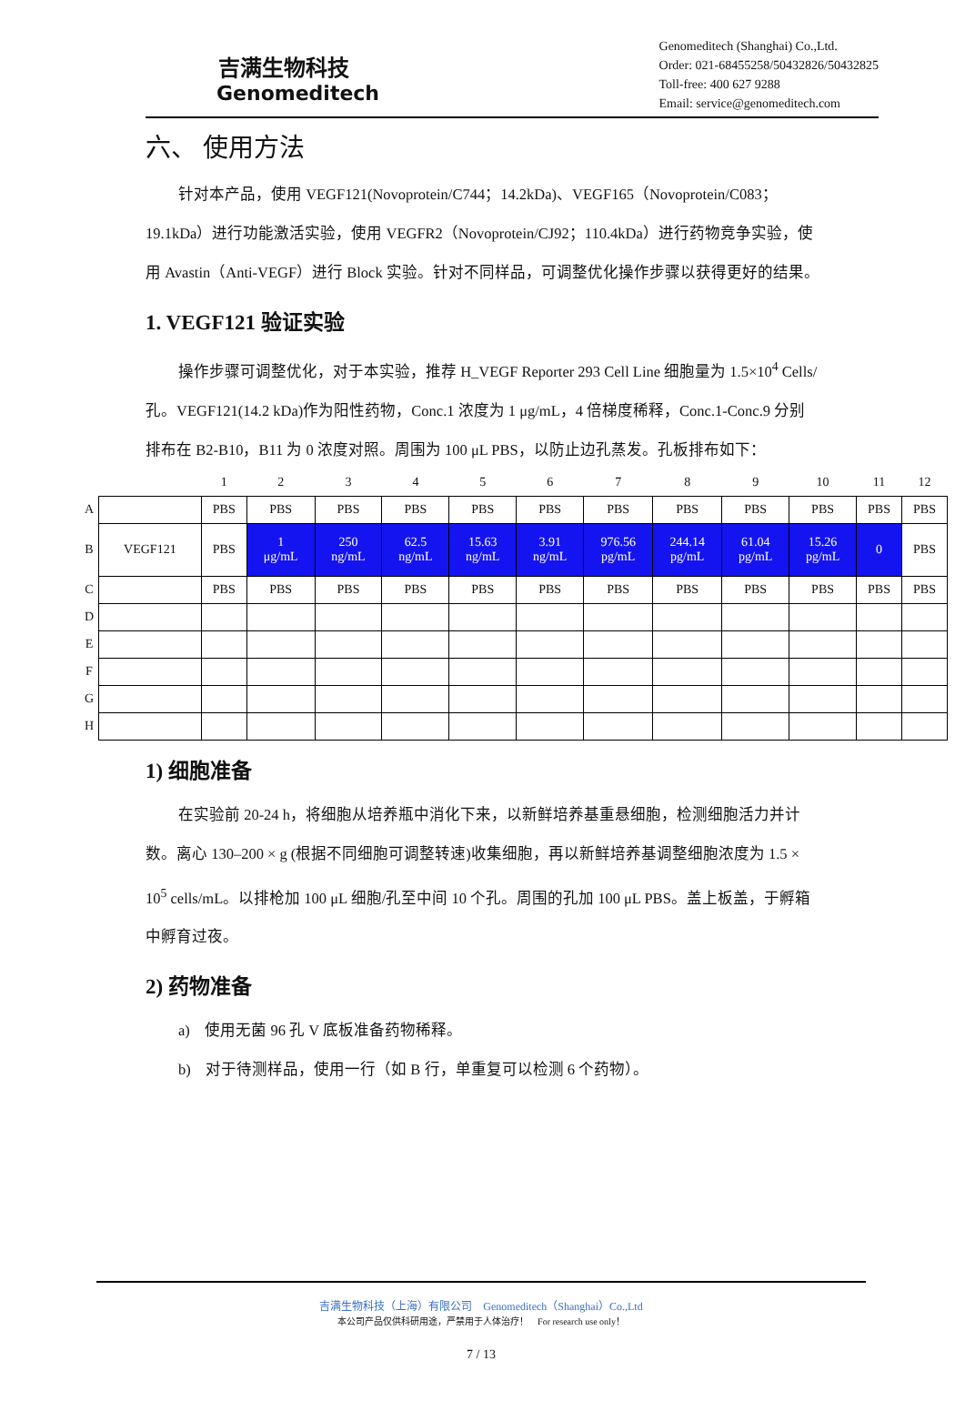吉满生物科技
Genomeditech
Genomeditech (Shanghai) Co.,Ltd.
Order: 021-68455258/50432826/50432825
Toll-free: 400 627 9288
Email: service@genomeditech.com
六、 使用方法
针对本产品，使用 VEGF121(Novoprotein/C744；14.2kDa)、VEGF165（Novoprotein/C083；19.1kDa）进行功能激活实验，使用 VEGFR2（Novoprotein/CJ92；110.4kDa）进行药物竞争实验，使用 Avastin（Anti-VEGF）进行 Block 实验。针对不同样品，可调整优化操作步骤以获得更好的结果。
1. VEGF121 验证实验
操作步骤可调整优化，对于本实验，推荐 H_VEGF Reporter 293 Cell Line 细胞量为 1.5×10<sup>4</sup> Cells/孔。VEGF121(14.2 kDa)作为阳性药物，Conc.1 浓度为 1 μg/mL，4 倍梯度稀释，Conc.1-Conc.9 分别排布在 B2-B10，B11 为 0 浓度对照。周围为 100 μL PBS，以防止边孔蒸发。孔板排布如下：
| | | 1 | 2 | 3 | 4 | 5 | 6 | 7 | 8 | 9 | 10 | 11 | 12 |
| --- | --- | --- | --- | --- | --- | --- | --- | --- | --- | --- | --- | --- | --- |
| A | | PBS | PBS | PBS | PBS | PBS | PBS | PBS | PBS | PBS | PBS | PBS | PBS |
| B | VEGF121 | PBS | 1 μg/mL | 250 ng/mL | 62.5 ng/mL | 15.63 ng/mL | 3.91 ng/mL | 976.56 pg/mL | 244.14 pg/mL | 61.04 pg/mL | 15.26 pg/mL | 0 | PBS |
| C | | PBS | PBS | PBS | PBS | PBS | PBS | PBS | PBS | PBS | PBS | PBS | PBS |
| D | | | | | | | | | | | | | |
| E | | | | | | | | | | | | | |
| F | | | | | | | | | | | | | |
| G | | | | | | | | | | | | | |
| H | | | | | | | | | | | | | |
1) 细胞准备
在实验前 20-24 h，将细胞从培养瓶中消化下来，以新鲜培养基重悬细胞，检测细胞活力并计数。离心 130–200 × g (根据不同细胞可调整转速)收集细胞，再以新鲜培养基调整细胞浓度为 1.5 × 10<sup>5</sup> cells/mL。以排枪加 100 μL 细胞/孔至中间 10 个孔。周围的孔加 100 μL PBS。盖上板盖，于孵箱中孵育过夜。
2) 药物准备
a) 使用无菌 96 孔 V 底板准备药物稀释。
b) 对于待测样品，使用一行（如 B 行，单重复可以检测 6 个药物）。
吉满生物科技（上海）有限公司 Genomeditech（Shanghai）Co.,Ltd
本公司产品仅供科研用途，严禁用于人体治疗！ For research use only！
7 / 13